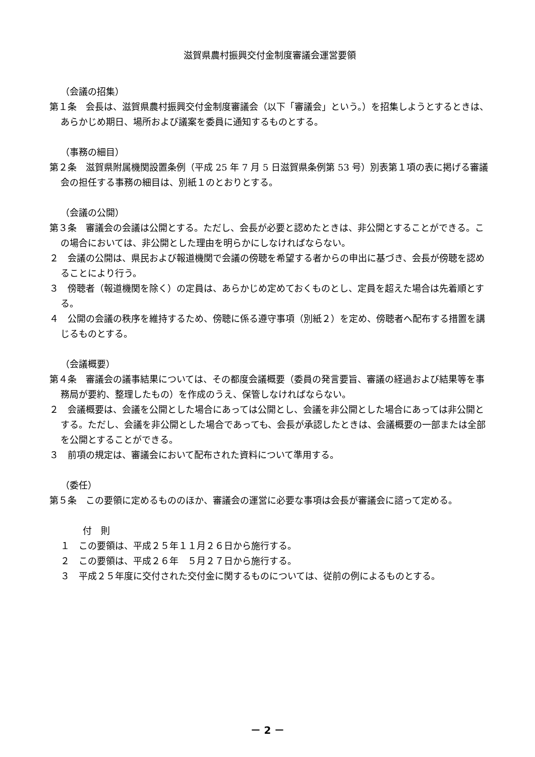滋賀県農村振興交付金制度審議会運営要領
（会議の招集）
第１条　会長は、滋賀県農村振興交付金制度審議会（以下「審議会」という。）を招集しようとするときは、あらかじめ期日、場所および議案を委員に通知するものとする。
（事務の細目）
第２条　滋賀県附属機関設置条例（平成 25 年 7 月 5 日滋賀県条例第 53 号）別表第１項の表に掲げる審議会の担任する事務の細目は、別紙１のとおりとする。
（会議の公開）
第３条　審議会の会議は公開とする。ただし、会長が必要と認めたときは、非公開とすることができる。この場合においては、非公開とした理由を明らかにしなければならない。
２　会議の公開は、県民および報道機関で会議の傍聴を希望する者からの申出に基づき、会長が傍聴を認めることにより行う。
３　傍聴者（報道機関を除く）の定員は、あらかじめ定めておくものとし、定員を超えた場合は先着順とする。
４　公開の会議の秩序を維持するため、傍聴に係る遵守事項（別紙２）を定め、傍聴者へ配布する措置を講じるものとする。
（会議概要）
第４条　審議会の議事結果については、その都度会議概要（委員の発言要旨、審議の経過および結果等を事務局が要約、整理したもの）を作成のうえ、保管しなければならない。
２　会議概要は、会議を公開とした場合にあっては公開とし、会議を非公開とした場合にあっては非公開とする。ただし、会議を非公開とした場合であっても、会長が承認したときは、会議概要の一部または全部を公開とすることができる。
３　前項の規定は、審議会において配布された資料について準用する。
（委任）
第５条　この要領に定めるもののほか、審議会の運営に必要な事項は会長が審議会に諮って定める。
付　則
１　この要領は、平成２５年１１月２６日から施行する。
２　この要領は、平成２６年　５月２７日から施行する。
３　平成２５年度に交付された交付金に関するものについては、従前の例によるものとする。
－ 2 －